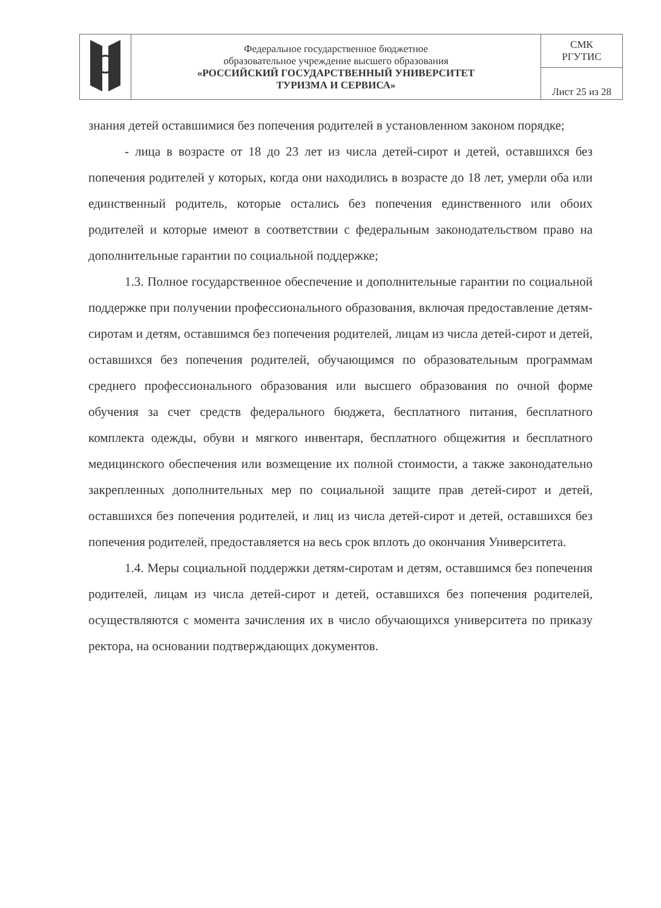| | Федеральное государственное бюджетное образовательное учреждение высшего образования «РОССИЙСКИЙ ГОСУДАРСТВЕННЫЙ УНИВЕРСИТЕТ ТУРИЗМА И СЕРВИСА» | СМК РГУТИС |
| | | Лист 25 из 28 |
знания детей оставшимися без попечения родителей в установленном законом порядке;
- лица в возрасте от 18 до 23 лет из числа детей-сирот и детей, оставшихся без попечения родителей у которых, когда они находились в возрасте до 18 лет, умерли оба или единственный родитель, которые остались без попечения единственного или обоих родителей и которые имеют в соответствии с федеральным законодательством право на дополнительные гарантии по социальной поддержке;
1.3. Полное государственное обеспечение и дополнительные гарантии по социальной поддержке при получении профессионального образования, включая предоставление детям-сиротам и детям, оставшимся без попечения родителей, лицам из числа детей-сирот и детей, оставшихся без попечения родителей, обучающимся по образовательным программам среднего профессионального образования или высшего образования по очной форме обучения за счет средств федерального бюджета, бесплатного питания, бесплатного комплекта одежды, обуви и мягкого инвентаря, бесплатного общежития и бесплатного медицинского обеспечения или возмещение их полной стоимости, а также законодательно закрепленных дополнительных мер по социальной защите прав детей-сирот и детей, оставшихся без попечения родителей, и лиц из числа детей-сирот и детей, оставшихся без попечения родителей, предоставляется на весь срок вплоть до окончания Университета.
1.4. Меры социальной поддержки детям-сиротам и детям, оставшимся без попечения родителей, лицам из числа детей-сирот и детей, оставшихся без попечения родителей, осуществляются с момента зачисления их в число обучающихся университета по приказу ректора, на основании подтверждающих документов.